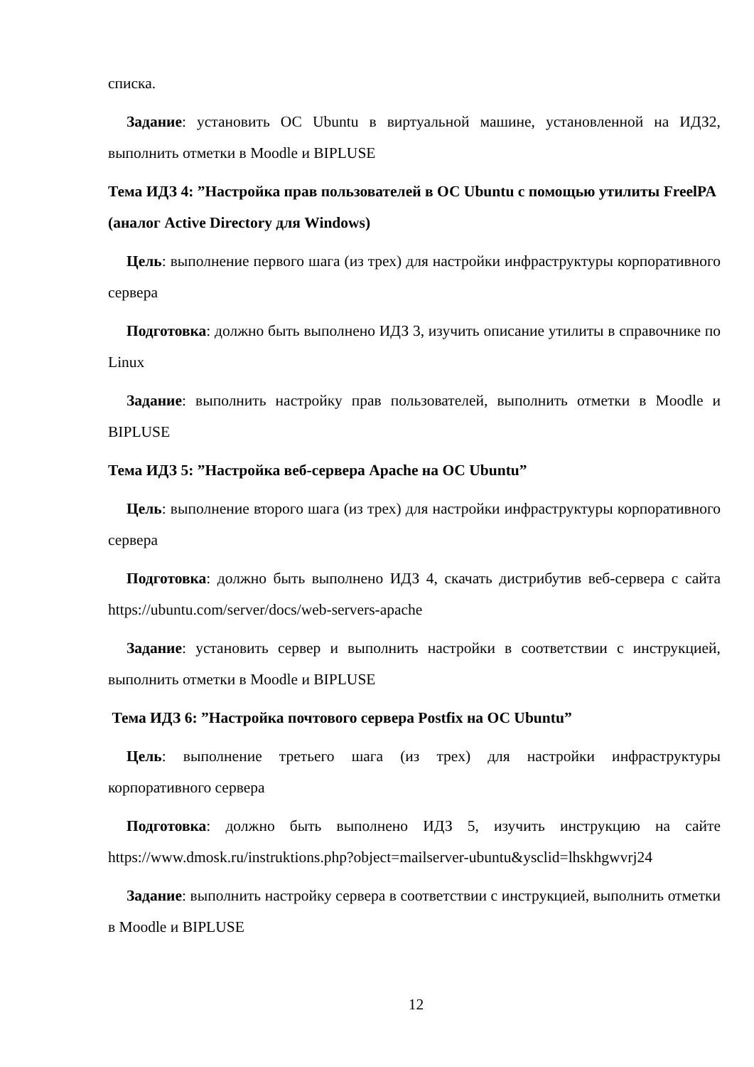списка.
Задание: установить ОС Ubuntu в виртуальной машине, установленной на ИДЗ2, выполнить отметки в Moodle и BIPLUSE
Тема ИДЗ 4: ”Настройка прав пользователей в ОС Ubuntu с помощью утилиты FreelPA (аналог Active Directory для Windows)
Цель: выполнение первого шага (из трех) для настройки инфраструктуры корпоративного сервера
Подготовка: должно быть выполнено ИДЗ 3, изучить описание утилиты в справочнике по Linux
Задание: выполнить настройку прав пользователей, выполнить отметки в Moodle и BIPLUSE
Тема ИДЗ 5: ”Настройка веб-сервера Apache на ОС Ubuntu”
Цель: выполнение второго шага (из трех) для настройки инфраструктуры корпоративного сервера
Подготовка: должно быть выполнено ИДЗ 4, скачать дистрибутив веб-сервера с сайта https://ubuntu.com/server/docs/web-servers-apache
Задание: установить сервер и выполнить настройки в соответствии с инструкцией, выполнить отметки в Moodle и BIPLUSE
Тема ИДЗ 6: ”Настройка почтового сервера Postfix на ОС Ubuntu”
Цель: выполнение третьего шага (из трех) для настройки инфраструктуры корпоративного сервера
Подготовка: должно быть выполнено ИДЗ 5, изучить инструкцию на сайте https://www.dmosk.ru/instruktions.php?object=mailserver-ubuntu&ysclid=lhskhgwvrj24
Задание: выполнить настройку сервера в соответствии с инструкцией, выполнить отметки в Moodle и BIPLUSE
12